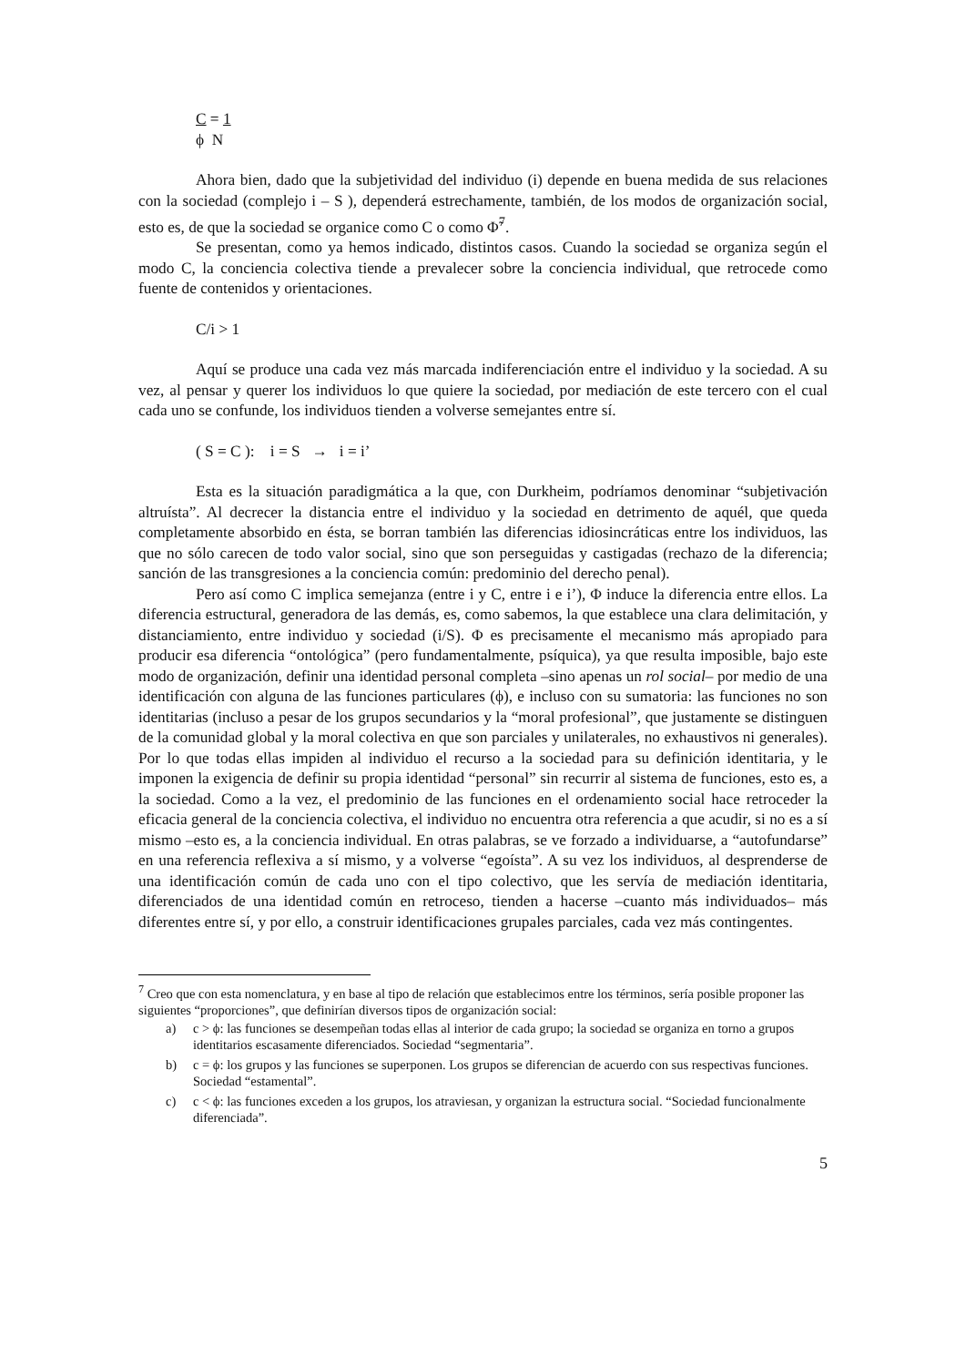C = 1
ϕ N
Ahora bien, dado que la subjetividad del individuo (i) depende en buena medida de sus relaciones con la sociedad (complejo i – S ), dependerá estrechamente, también, de los modos de organización social, esto es, de que la sociedad se organice como C o como Φ̃<sup>7</sup>.
Se presentan, como ya hemos indicado, distintos casos. Cuando la sociedad se organiza según el modo C, la conciencia colectiva tiende a prevalecer sobre la conciencia individual, que retrocede como fuente de contenidos y orientaciones.
C/i > 1
Aquí se produce una cada vez más marcada indiferenciación entre el individuo y la sociedad. A su vez, al pensar y querer los individuos lo que quiere la sociedad, por mediación de este tercero con el cual cada uno se confunde, los individuos tienden a volverse semejantes entre sí.
( S = C ): i = S → i = i’
Esta es la situación paradigmática a la que, con Durkheim, podríamos denominar “subjetivación altruísta”. Al decrecer la distancia entre el individuo y la sociedad en detrimento de aquél, que queda completamente absorbido en ésta, se borran también las diferencias idiosincráticas entre los individuos, las que no sólo carecen de todo valor social, sino que son perseguidas y castigadas (rechazo de la diferencia; sanción de las transgresiones a la conciencia común: predominio del derecho penal).
Pero así como C implica semejanza (entre i y C, entre i e i’), Φ induce la diferencia entre ellos. La diferencia estructural, generadora de las demás, es, como sabemos, la que establece una clara delimitación, y distanciamiento, entre individuo y sociedad (i/S). Φ es precisamente el mecanismo más apropiado para producir esa diferencia “ontológica” (pero fundamentalmente, psíquica), ya que resulta imposible, bajo este modo de organización, definir una identidad personal completa –sino apenas un rol social– por medio de una identificación con alguna de las funciones particulares (ϕ), e incluso con su sumatoria: las funciones no son identitarias (incluso a pesar de los grupos secundarios y la “moral profesional”, que justamente se distinguen de la comunidad global y la moral colectiva en que son parciales y unilaterales, no exhaustivos ni generales). Por lo que todas ellas impiden al individuo el recurso a la sociedad para su definición identitaria, y le imponen la exigencia de definir su propia identidad “personal” sin recurrir al sistema de funciones, esto es, a la sociedad. Como a la vez, el predominio de las funciones en el ordenamiento social hace retroceder la eficacia general de la conciencia colectiva, el individuo no encuentra otra referencia a que acudir, si no es a sí mismo –esto es, a la conciencia individual. En otras palabras, se ve forzado a individuarse, a “autofundarse” en una referencia reflexiva a sí mismo, y a volverse “egoísta”. A su vez los individuos, al desprenderse de una identificación común de cada uno con el tipo colectivo, que les servía de mediación identitaria, diferenciados de una identidad común en retroceso, tienden a hacerse –cuanto más individuados– más diferentes entre sí, y por ello, a construir identificaciones grupales parciales, cada vez más contingentes.
<sup>7</sup> Creo que con esta nomenclatura, y en base al tipo de relación que establecimos entre los términos, sería posible proponer las siguientes “proporciones”, que definirían diversos tipos de organización social:
a) c > ϕ: las funciones se desempeñan todas ellas al interior de cada grupo; la sociedad se organiza en torno a grupos identitarios escasamente diferenciados. Sociedad “segmentaria”.
b) c = ϕ: los grupos y las funciones se superponen. Los grupos se diferencian de acuerdo con sus respectivas funciones. Sociedad “estamental”.
c) c < ϕ: las funciones exceden a los grupos, los atraviesan, y organizan la estructura social. “Sociedad funcionalmente diferenciada”.
5